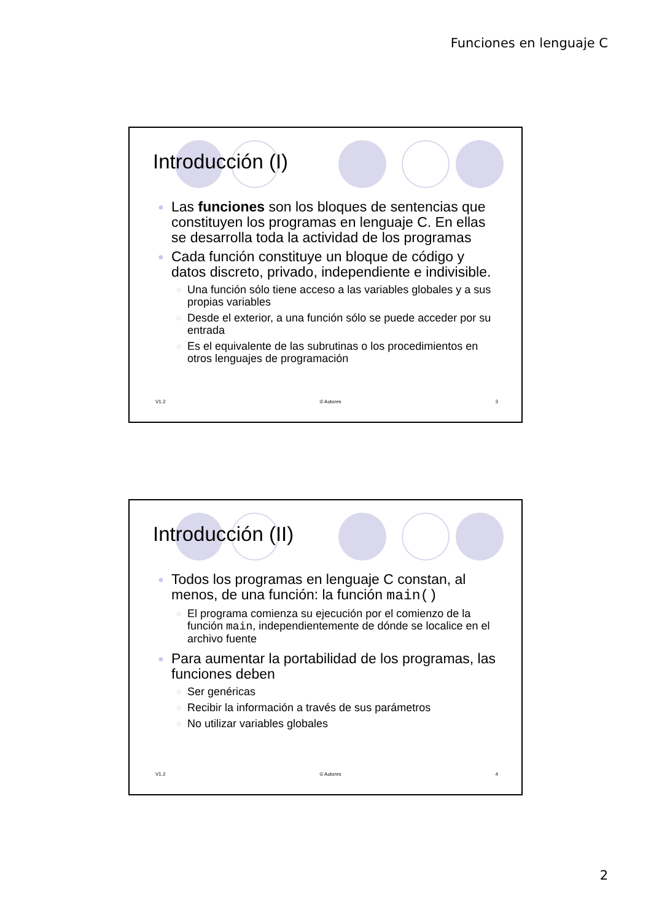Funciones en lenguaje C
Introducción (I)
● Las funciones son los bloques de sentencias que constituyen los programas en lenguaje C. En ellas se desarrolla toda la actividad de los programas
● Cada función constituye un bloque de código y datos discreto, privado, independiente e indivisible.
○ Una función sólo tiene acceso a las variables globales y a sus propias variables
○ Desde el exterior, a una función sólo se puede acceder por su entrada
○ Es el equivalente de las subrutinas o los procedimientos en otros lenguajes de programación
V1.2 © Autores 3
Introducción (II)
● Todos los programas en lenguaje C constan, al menos, de una función: la función main()
○ El programa comienza su ejecución por el comienzo de la función main, independientemente de dónde se localice en el archivo fuente
● Para aumentar la portabilidad de los programas, las funciones deben
○ Ser genéricas
○ Recibir la información a través de sus parámetros
○ No utilizar variables globales
V1.2 © Autores 4
2